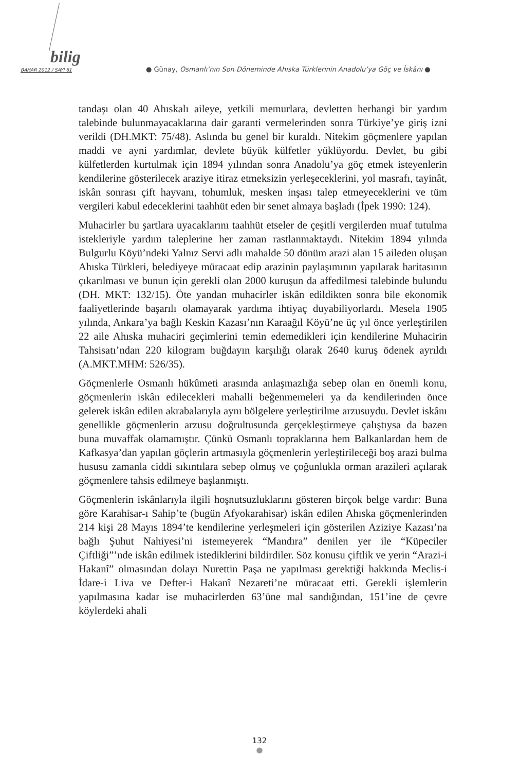bilig
BAHAR 2012 / SAYI 61 ● Günay, Osmanlı’nın Son Döneminde Ahıska Türklerinin Anadolu’ya Göç ve İskânı ●
tandaşı olan 40 Ahıskalı aileye, yetkili memurlara, devletten herhangi bir yardım talebinde bulunmayacaklarına dair garanti vermelerinden sonra Türkiye’ye giriş izni verildi (DH.MKT: 75/48). Aslında bu genel bir kuraldı. Nitekim göçmenlere yapılan maddi ve ayni yardımlar, devlete büyük külfetler yüklüyordu. Devlet, bu gibi külfetlerden kurtulmak için 1894 yılından sonra Anadolu’ya göç etmek isteyenlerin kendilerine gösterilecek araziye itiraz etmeksizin yerleşeceklerini, yol masrafı, tayinât, iskân sonrası çift hayvanı, tohumluk, mesken inşası talep etmeyeceklerini ve tüm vergileri kabul edeceklerini taahhüt eden bir senet almaya başladı (İpek 1990: 124).
Muhacirler bu şartlara uyacaklarını taahhüt etseler de çeşitli vergilerden muaf tutulma istekleriyle yardım taleplerine her zaman rastlanmaktaydı. Nitekim 1894 yılında Bulgurlu Köyü’ndeki Yalnız Servi adlı mahalde 50 dönüm arazi alan 15 aileden oluşan Ahıska Türkleri, belediyeye müracaat edip arazinin paylaşımının yapılarak haritasının çıkarılması ve bunun için gerekli olan 2000 kuruşun da affedilmesi talebinde bulundu (DH. MKT: 132/15). Öte yandan muhacirler iskân edildikten sonra bile ekonomik faaliyetlerinde başarılı olamayarak yardıma ihtiyaç duyabiliyorlardı. Mesela 1905 yılında, Ankara’ya bağlı Keskin Kazası’nın Karaağıl Köyü’ne üç yıl önce yerleştirilen 22 aile Ahıska muhaciri geçimlerini temin edemedikleri için kendilerine Muhacirin Tahsisatı’ndan 220 kilogram buğdayın karşılığı olarak 2640 kuruş ödenek ayrıldı (A.MKT.MHM: 526/35).
Göçmenlerle Osmanlı hükûmeti arasında anlaşmazlığa sebep olan en önemli konu, göçmenlerin iskân edilecekleri mahalli beğenmemeleri ya da kendilerinden önce gelerek iskân edilen akrabalarıyla aynı bölgelere yerleştirilme arzusuydu. Devlet iskânı genellikle göçmenlerin arzusu doğrultusunda gerçekleştirmeye çalıştıysa da bazen buna muvaffak olamamıştır. Çünkü Osmanlı topraklarına hem Balkanlardan hem de Kafkasya’dan yapılan göçlerin artmasıyla göçmenlerin yerleştirileceği boş arazi bulma hususu zamanla ciddi sıkıntılara sebep olmuş ve çoğunlukla orman arazileri açılarak göçmenlere tahsis edilmeye başlanmıştı.
Göçmenlerin iskânlarıyla ilgili hoşnutsuzluklarını gösteren birçok belge vardır: Buna göre Karahisar-ı Sahip’te (bugün Afyokarahisar) iskân edilen Ahıska göçmenlerinden 214 kişi 28 Mayıs 1894’te kendilerine yerleşmeleri için gösterilen Aziziye Kazası’na bağlı Şuhut Nahiyesi’ni istemeyerek “Mandıra” denilen yer ile “Küpeciler Çiftliği”’nde iskân edilmek istediklerini bildirdiler. Söz konusu çiftlik ve yerin “Arazi-i Hakanî” olmasından dolayı Nurettin Paşa ne yapılması gerektiği hakkında Meclis-i İdare-i Liva ve Defter-i Hakanî Nezareti’ne müracaat etti. Gerekli işlemlerin yapılmasına kadar ise muhacirlerden 63’üne mal sandığından, 151’ine de çevre köylerdeki ahali
132
●